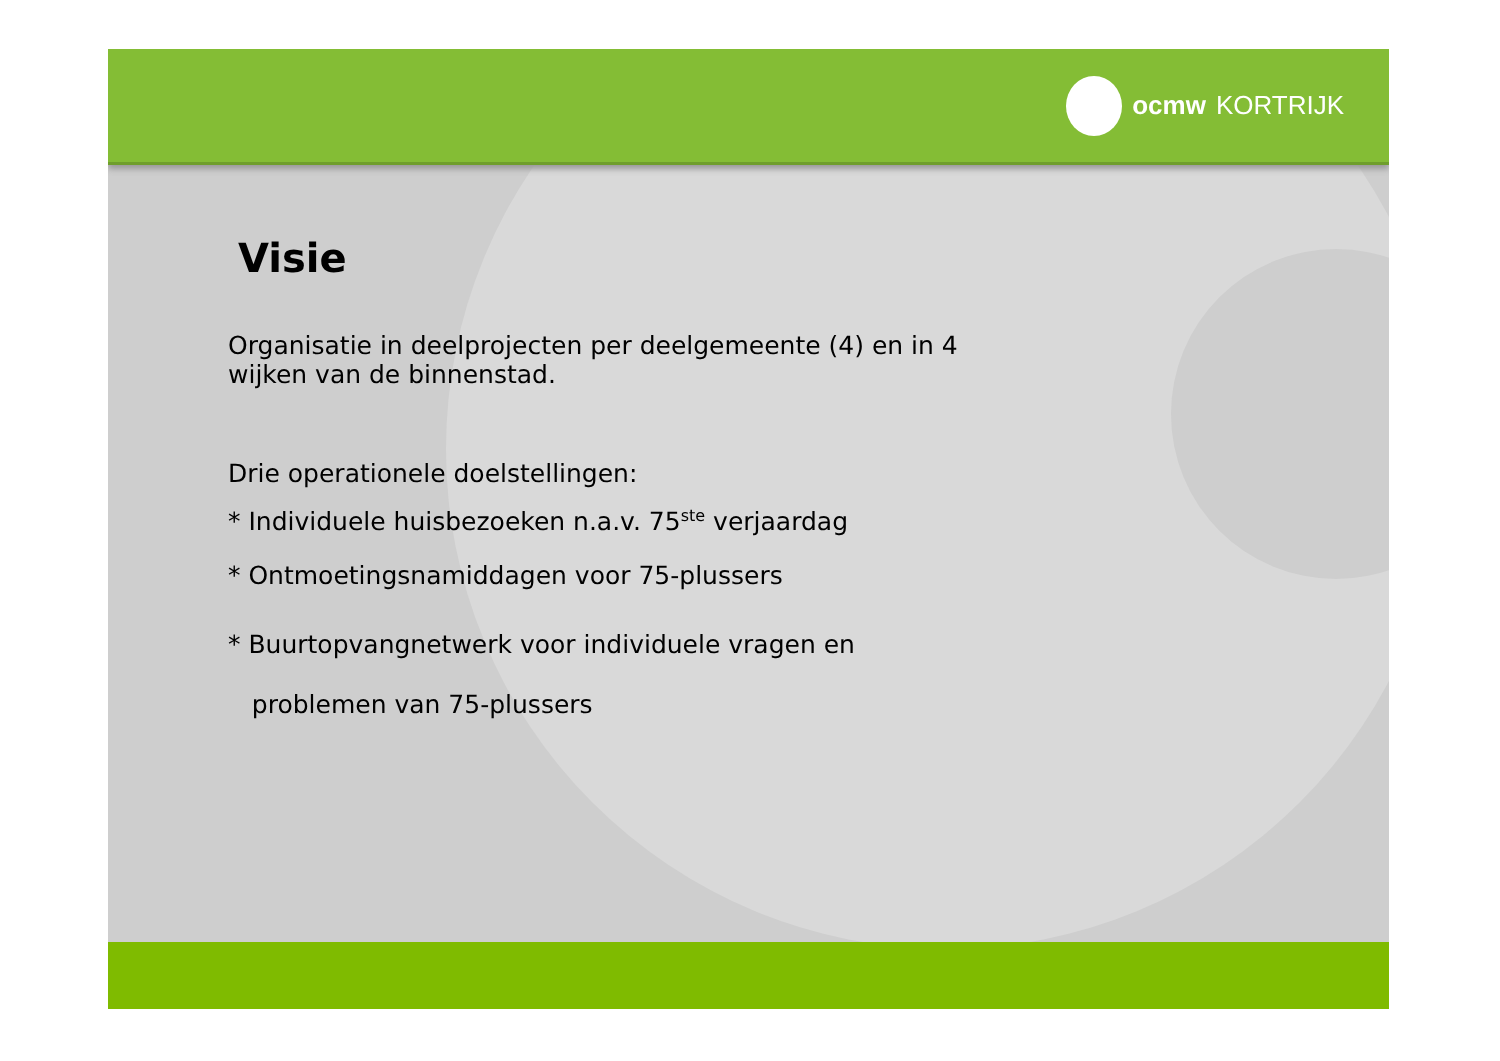ocmw KORTRIJK
Visie
Organisatie in deelprojecten per deelgemeente (4) en in 4
wijken van de binnenstad.
Drie operationele doelstellingen:
* Individuele huisbezoeken n.a.v. 75<sup>ste</sup> verjaardag
* Ontmoetingsnamiddagen voor 75-plussers
* Buurtopvangnetwerk voor individuele vragen en
problemen van 75-plussers